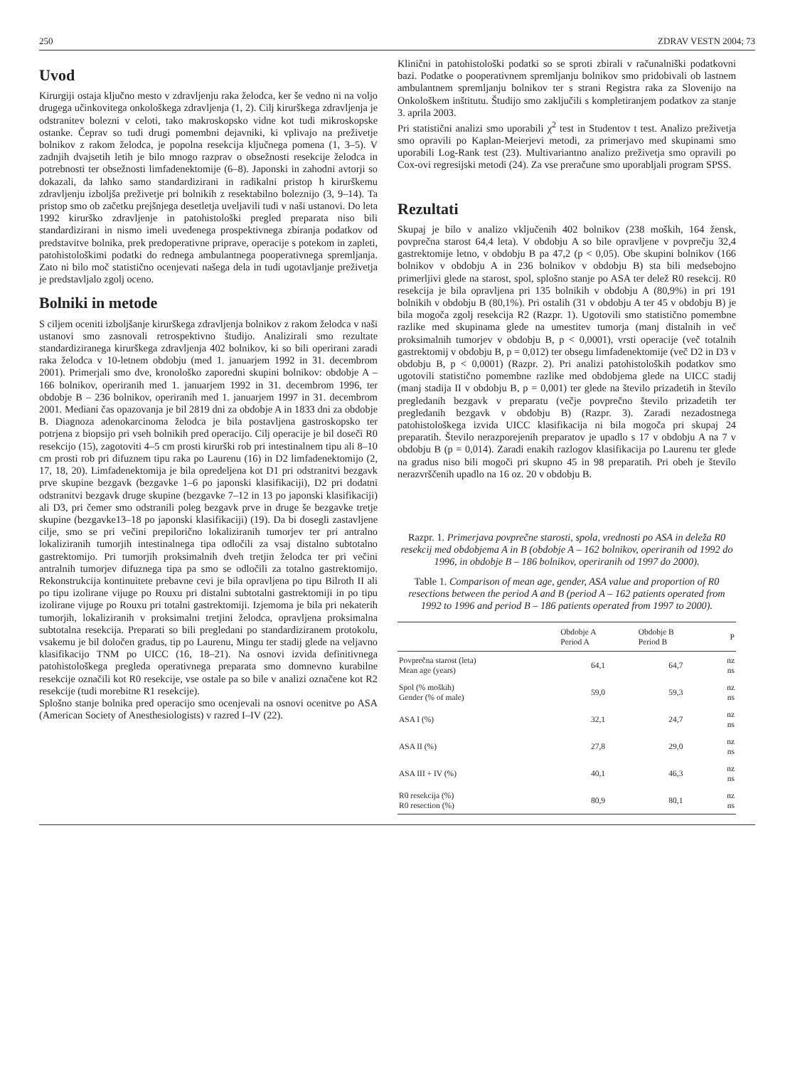250 ZDRAV VESTN 2004; 73
Uvod
Kirurgiji ostaja ključno mesto v zdravljenju raka želodca, ker še vedno ni na voljo drugega učinkovitega onkološkega zdravljenja (1, 2). Cilj kirurškega zdravljenja je odstranitev bolezni v celoti, tako makroskopsko vidne kot tudi mikroskopske ostanke. Čeprav so tudi drugi pomembni dejavniki, ki vplivajo na preživetje bolnikov z rakom želodca, je popolna resekcija ključnega pomena (1, 3–5). V zadnjih dvajsetih letih je bilo mnogo razprav o obsežnosti resekcije želodca in potrebnosti ter obsežnosti limfadenektomije (6–8). Japonski in zahodni avtorji so dokazali, da lahko samo standardizirani in radikalni pristop h kirurškemu zdravljenju izboljša preživetje pri bolnikih z resektabilno boleznijo (3, 9–14). Ta pristop smo ob začetku prejšnjega desetletja uveljavili tudi v naši ustanovi. Do leta 1992 kirurško zdravljenje in patohistološki pregled preparata niso bili standardizirani in nismo imeli uvedenega prospektivnega zbiranja podatkov od predstavitve bolnika, prek predoperativne priprave, operacije s potekom in zapleti, patohistološkimi podatki do rednega ambulantnega pooperativnega spremljanja. Zato ni bilo moč statistično ocenjevati našega dela in tudi ugotavljanje preživetja je predstavljalo zgolj oceno.
Bolniki in metode
S ciljem oceniti izboljšanje kirurškega zdravljenja bolnikov z rakom želodca v naši ustanovi smo zasnovali retrospektivno študijo. Analizirali smo rezultate standardiziranega kirurškega zdravljenja 402 bolnikov, ki so bili operirani zaradi raka želodca v 10-letnem obdobju (med 1. januarjem 1992 in 31. decembrom 2001). Primerjali smo dve, kronološko zaporedni skupini bolnikov: obdobje A – 166 bolnikov, operiranih med 1. januarjem 1992 in 31. decembrom 1996, ter obdobje B – 236 bolnikov, operiranih med 1. januarjem 1997 in 31. decembrom 2001. Mediani čas opazovanja je bil 2819 dni za obdobje A in 1833 dni za obdobje B. Diagnoza adenokarcinoma želodca je bila postavljena gastroskopsko ter potrjena z biopsijo pri vseh bolnikih pred operacijo. Cilj operacije je bil doseči R0 resekcijo (15), zagotoviti 4–5 cm prosti kirurški rob pri intestinalnem tipu ali 8–10 cm prosti rob pri difuznem tipu raka po Laurenu (16) in D2 limfadenektomijo (2, 17, 18, 20). Limfadenektomija je bila opredeljena kot D1 pri odstranitvi bezgavk prve skupine bezgavk (bezgavke 1–6 po japonski klasifikaciji), D2 pri dodatni odstranitvi bezgavk druge skupine (bezgavke 7–12 in 13 po japonski klasifikaciji) ali D3, pri čemer smo odstranili poleg bezgavk prve in druge še bezgavke tretje skupine (bezgavke13–18 po japonski klasifikaciji) (19). Da bi dosegli zastavljene cilje, smo se pri večini prepilorično lokaliziranih tumorjev ter pri antralno lokaliziranih tumorjih intestinalnega tipa odločili za vsaj distalno subtotalno gastrektomijo. Pri tumorjih proksimalnih dveh tretjin želodca ter pri večini antralnih tumorjev difuznega tipa pa smo se odločili za totalno gastrektomijo. Rekonstrukcija kontinuitete prebavne cevi je bila opravljena po tipu Bilroth II ali po tipu izolirane vijuge po Rouxu pri distalni subtotalni gastrektomiji in po tipu izolirane vijuge po Rouxu pri totalni gastrektomiji. Izjemoma je bila pri nekaterih tumorjih, lokaliziranih v proksimalni tretjini želodca, opravljena proksimalna subtotalna resekcija. Preparati so bili pregledani po standardiziranem protokolu, vsakemu je bil določen gradus, tip po Laurenu, Mingu ter stadij glede na veljavno klasifikacijo TNM po UICC (16, 18–21). Na osnovi izvida definitivnega patohistološkega pregleda operativnega preparata smo domnevno kurabilne resekcije označili kot R0 resekcije, vse ostale pa so bile v analizi označene kot R2 resekcije (tudi morebitne R1 resekcije).
Splošno stanje bolnika pred operacijo smo ocenjevali na osnovi ocenitve po ASA (American Society of Anesthesiologists) v razred I–IV (22).
Klinični in patohistološki podatki so se sproti zbirali v računalniški podatkovni bazi. Podatke o pooperativnem spremljanju bolnikov smo pridobivali ob lastnem ambulantnem spremljanju bolnikov ter s strani Registra raka za Slovenijo na Onkološkem inštitutu. Študijo smo zaključili s kompletiranjem podatkov za stanje 3. aprila 2003.
Pri statistični analizi smo uporabili χ<sup>2</sup> test in Studentov t test. Analizo preživetja smo opravili po Kaplan-Meierjevi metodi, za primerjavo med skupinami smo uporabili Log-Rank test (23). Multivariantno analizo preživetja smo opravili po Cox-ovi regresijski metodi (24). Za vse preračune smo uporabljali program SPSS.
Rezultati
Skupaj je bilo v analizo vključenih 402 bolnikov (238 moških, 164 žensk, povprečna starost 64,4 leta). V obdobju A so bile opravljene v povprečju 32,4 gastrektomije letno, v obdobju B pa 47,2 (p < 0,05). Obe skupini bolnikov (166 bolnikov v obdobju A in 236 bolnikov v obdobju B) sta bili medsebojno primerljivi glede na starost, spol, splošno stanje po ASA ter delež R0 resekcij. R0 resekcija je bila opravljena pri 135 bolnikih v obdobju A (80,9%) in pri 191 bolnikih v obdobju B (80,1%). Pri ostalih (31 v obdobju A ter 45 v obdobju B) je bila mogoča zgolj resekcija R2 (Razpr. 1). Ugotovili smo statistično pomembne razlike med skupinama glede na umestitev tumorja (manj distalnih in več proksimalnih tumorjev v obdobju B, p < 0,0001), vrsti operacije (več totalnih gastrektomij v obdobju B, p = 0,012) ter obsegu limfadenektomije (več D2 in D3 v obdobju B, p < 0,0001) (Razpr. 2). Pri analizi patohistoloških podatkov smo ugotovili statistično pomembne razlike med obdobjema glede na UICC stadij (manj stadija II v obdobju B, p = 0,001) ter glede na število prizadetih in število pregledanih bezgavk v preparatu (večje povprečno število prizadetih ter pregledanih bezgavk v obdobju B) (Razpr. 3). Zaradi nezadostnega patohistološkega izvida UICC klasifikacija ni bila mogoča pri skupaj 24 preparatih. Število nerazporejenih preparatov je upadlo s 17 v obdobju A na 7 v obdobju B (p = 0,014). Zaradi enakih razlogov klasifikacija po Laurenu ter glede na gradus niso bili mogoči pri skupno 45 in 98 preparatih. Pri obeh je število nerazvrščenih upadlo na 16 oz. 20 v obdobju B.
Razpr. 1. Primerjava povprečne starosti, spola, vrednosti po ASA in deleža R0 resekcij med obdobjema A in B (obdobje A – 162 bolnikov, operiranih od 1992 do 1996, in obdobje B – 186 bolnikov, operiranih od 1997 do 2000).
Table 1. Comparison of mean age, gender, ASA value and proportion of R0 resections between the period A and B (period A – 162 patients operated from 1992 to 1996 and period B – 186 patients operated from 1997 to 2000).
| | Obdobje A Period A | Obdobje B Period B | P |
| --- | --- | --- | --- |
| Povprečna starost (leta) Mean age (years) | 64,1 | 64,7 | nz ns |
| Spol (% moških) Gender (% of male) | 59,0 | 59,3 | nz ns |
| ASA I (%) | 32,1 | 24,7 | nz ns |
| ASA II (%) | 27,8 | 29,0 | nz ns |
| ASA III + IV (%) | 40,1 | 46,3 | nz ns |
| R0 resekcija (%) R0 resection (%) | 80,9 | 80,1 | nz ns |